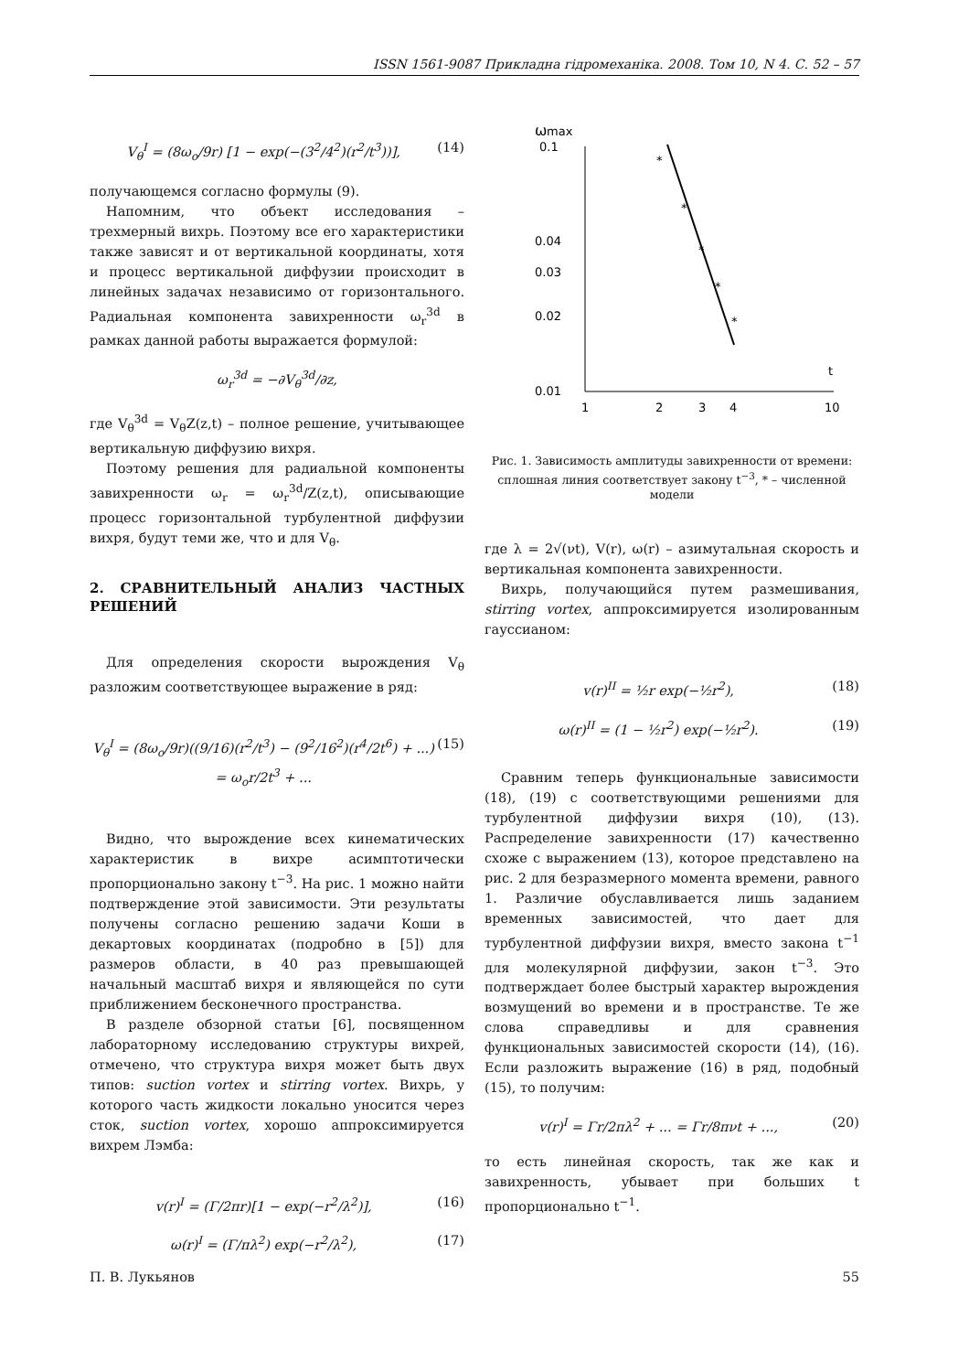ISSN 1561-9087 Прикладна гідромеханіка. 2008. Том 10, N 4. С. 52 – 57
V<sub>θ</sub><sup>I</sup> = (8ω<sub>o</sub>/9r) [1 − exp(−(3<sup>2</sup>/4<sup>2</sup>)(r<sup>2</sup>/t<sup>3</sup>))], (14)
получающемся согласно формулы (9).
Напомним, что объект исследования – трехмерный вихрь. Поэтому все его характеристики также зависят и от вертикальной координаты, хотя и процесс вертикальной диффузии происходит в линейных задачах независимо от горизонтального. Радиальная компонента завихренности ω<sub>r</sub><sup>3d</sup> в рамках данной работы выражается формулой:
ω<sub>r</sub><sup>3d</sup> = −∂V<sub>θ</sub><sup>3d</sup>/∂z,
где V<sub>θ</sub><sup>3d</sup> = V<sub>θ</sub>Z(z,t) – полное решение, учитывающее вертикальную диффузию вихря.
Поэтому решения для радиальной компоненты завихренности ω<sub>r</sub> = ω<sub>r</sub><sup>3d</sup>/Z(z,t), описывающие процесс горизонтальной турбулентной диффузии вихря, будут теми же, что и для V<sub>θ</sub>.
2. СРАВНИТЕЛЬНЫЙ АНАЛИЗ ЧАСТНЫХ РЕШЕНИЙ
Для определения скорости вырождения V<sub>θ</sub> разложим соответствующее выражение в ряд:
V<sub>θ</sub><sup>I</sup> = (8ω<sub>o</sub>/9r)((9/16)(r<sup>2</sup>/t<sup>3</sup>) − (9<sup>2</sup>/16<sup>2</sup>)(r<sup>4</sup>/2t<sup>6</sup>) + ...) = ω<sub>o</sub>r/2t<sup>3</sup> + ... (15)
Видно, что вырождение всех кинематических характеристик в вихре асимптотически пропорционально закону t<sup>−3</sup>. На рис. 1 можно найти подтверждение этой зависимости. Эти результаты получены согласно решению задачи Коши в декартовых координатах (подробно в [5]) для размеров области, в 40 раз превышающей начальный масштаб вихря и являющейся по сути приближением бесконечного пространства.
В разделе обзорной статьи [6], посвященном лабораторному исследованию структуры вихрей, отмечено, что структура вихря может быть двух типов: suction vortex и stirring vortex. Вихрь, у которого часть жидкости локально уносится через сток, suction vortex, хорошо аппроксимируется вихрем Лэмба:
v(r)<sup>I</sup> = (Γ/2πr)[1 − exp(−r<sup>2</sup>/λ<sup>2</sup>)], (16)
ω(r)<sup>I</sup> = (Γ/πλ<sup>2</sup>) exp(−r<sup>2</sup>/λ<sup>2</sup>), (17)
ω
max
0.1
0.04
0.03
0.02
0.01
1
2
3
4
10
t
*
*
*
*
*
Рис. 1. Зависимость амплитуды завихренности от времени: сплошная линия соответствует закону t<sup>−3</sup>, * – численной модели
где λ = 2√(νt), V(r), ω(r) – азимутальная скорость и вертикальная компонента завихренности.
Вихрь, получающийся путем размешивания, stirring vortex, аппроксимируется изолированным гауссианом:
v(r)<sup>II</sup> = ½r exp(−½r<sup>2</sup>), (18)
ω(r)<sup>II</sup> = (1 − ½r<sup>2</sup>) exp(−½r<sup>2</sup>). (19)
Сравним теперь функциональные зависимости (18), (19) с соответствующими решениями для турбулентной диффузии вихря (10), (13). Распределение завихренности (17) качественно схоже с выражением (13), которое представлено на рис. 2 для безразмерного момента времени, равного 1. Различие обуславливается лишь заданием временных зависимостей, что дает для турбулентной диффузии вихря, вместо закона t<sup>−1</sup> для молекулярной диффузии, закон t<sup>−3</sup>. Это подтверждает более быстрый характер вырождения возмущений во времени и в пространстве. Те же слова справедливы и для сравнения функциональных зависимостей скорости (14), (16). Если разложить выражение (16) в ряд, подобный (15), то получим:
v(r)<sup>I</sup> = Γr/2πλ<sup>2</sup> + ... = Γr/8πνt + ..., (20)
то есть линейная скорость, так же как и завихренность, убывает при больших t пропорционально t<sup>−1</sup>.
П. В. Лукьянов 55